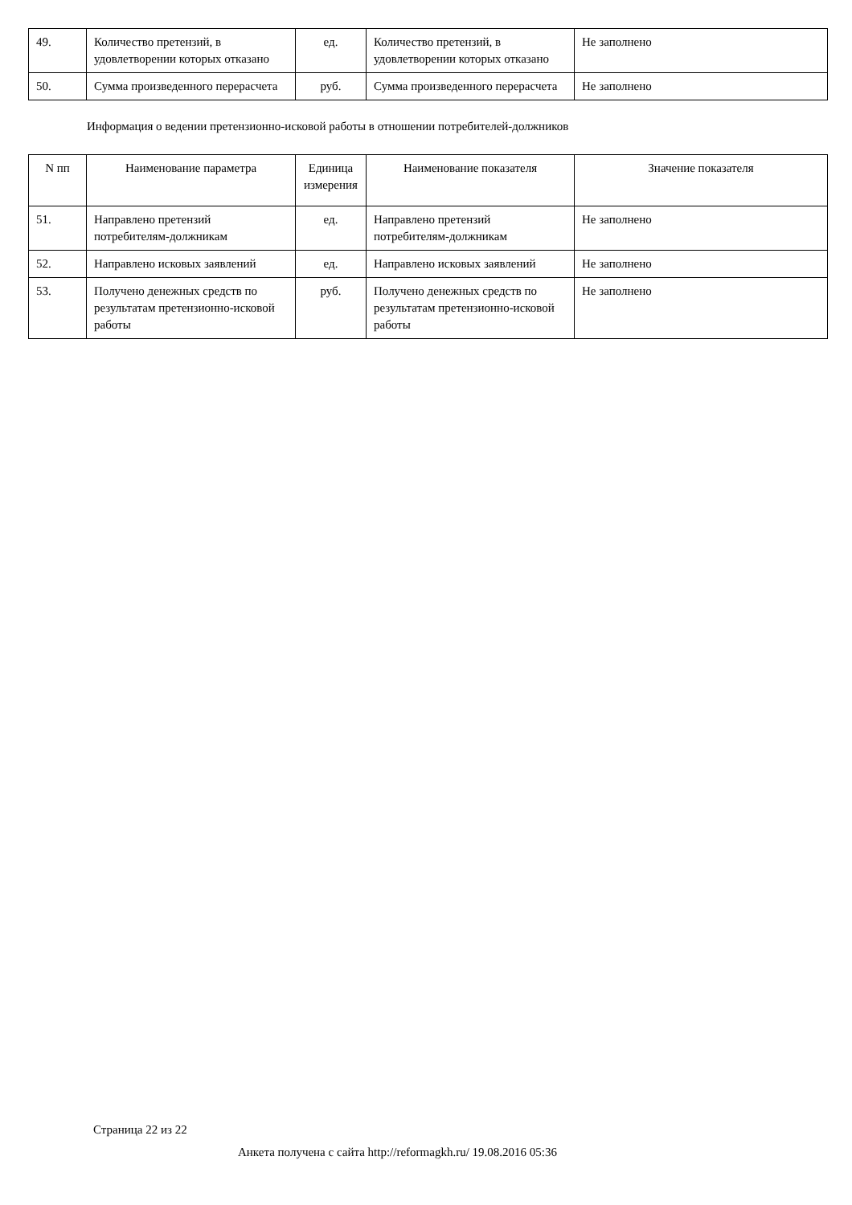| 49. | Количество претензий, в удовлетворении которых отказано | ед. | Количество претензий, в удовлетворении которых отказано | Не заполнено |
| 50. | Сумма произведенного перерасчета | руб. | Сумма произведенного перерасчета | Не заполнено |
Информация о ведении претензионно-исковой работы в отношении потребителей-должников
| N пп | Наименование параметра | Единица измерения | Наименование показателя | Значение показателя |
| --- | --- | --- | --- | --- |
| 51. | Направлено претензий потребителям-должникам | ед. | Направлено претензий потребителям-должникам | Не заполнено |
| 52. | Направлено исковых заявлений | ед. | Направлено исковых заявлений | Не заполнено |
| 53. | Получено денежных средств по результатам претензионно-исковой работы | руб. | Получено денежных средств по результатам претензионно-исковой работы | Не заполнено |
Страница 22 из 22
Анкета получена с сайта http://reformagkh.ru/ 19.08.2016 05:36